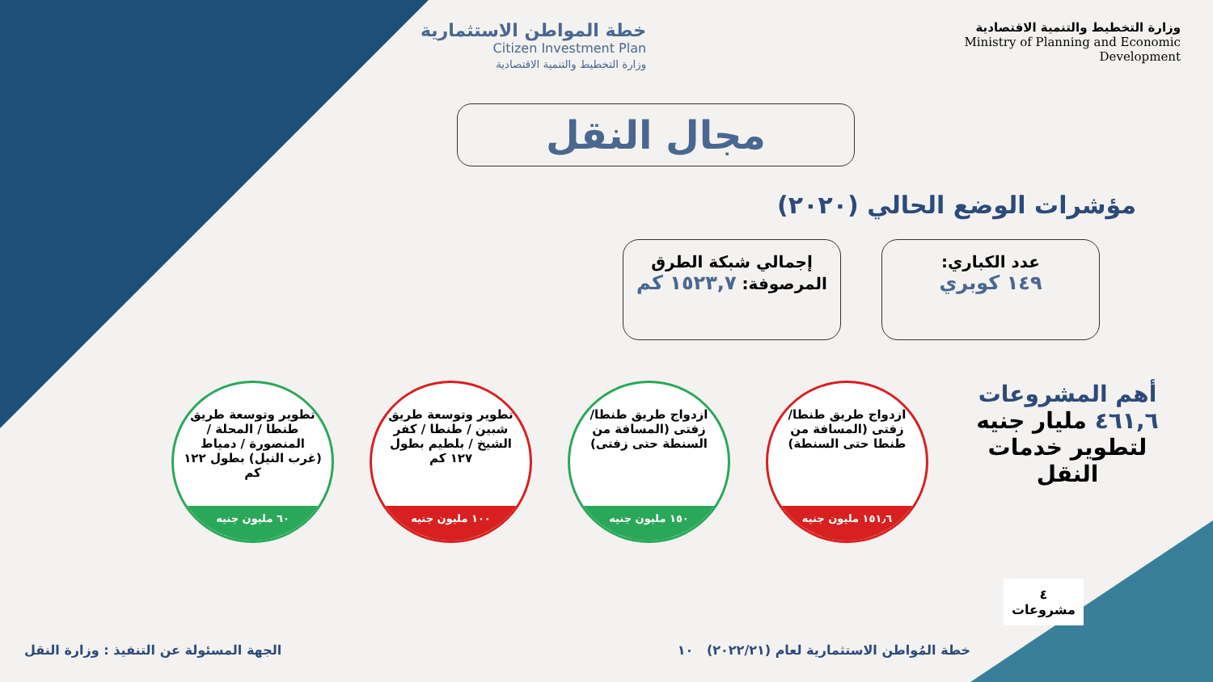خطة المواطن الاستثمارية
Citizen Investment Plan
وزارة التخطيط والتنمية الاقتصادية
وزارة التخطيط والتنمية الاقتصادية
Ministry of Planning and Economic
Development
مجال النقل
مؤشرات الوضع الحالي (٢٠٢٠)
عدد الكباري:
١٤٩ كوبري
إجمالي شبكة الطرق
المرصوفة: ١٥٢٣,٧ كم
أهم المشروعات
٤٦١,٦ مليار جنيه
لتطوير خدمات
النقل
ازدواج طريق طنطا/ زفتى (المسافة من طنطا حتى السنطة)
١٥١٫٦ مليون جنيه
ازدواج طريق طنطا/ زفتى (المسافة من السنطة حتى زفتى)
١٥٠ مليون جنيه
تطوير وتوسعة طريق شبين / طنطا / كفر الشيخ / بلطيم بطول ١٢٧ كم
١٠٠ مليون جنيه
تطوير وتوسعة طريق طنطا / المحلة / المنصورة / دمياط (غرب النيل) بطول ١٢٢ كم
٦٠ مليون جنيه
٤
مشروعات
خطة المُواطن الاستثمارية لعام (٢٠٢٢/٢١) ١٠ الجهة المسئولة عن التنفيذ : وزارة النقل